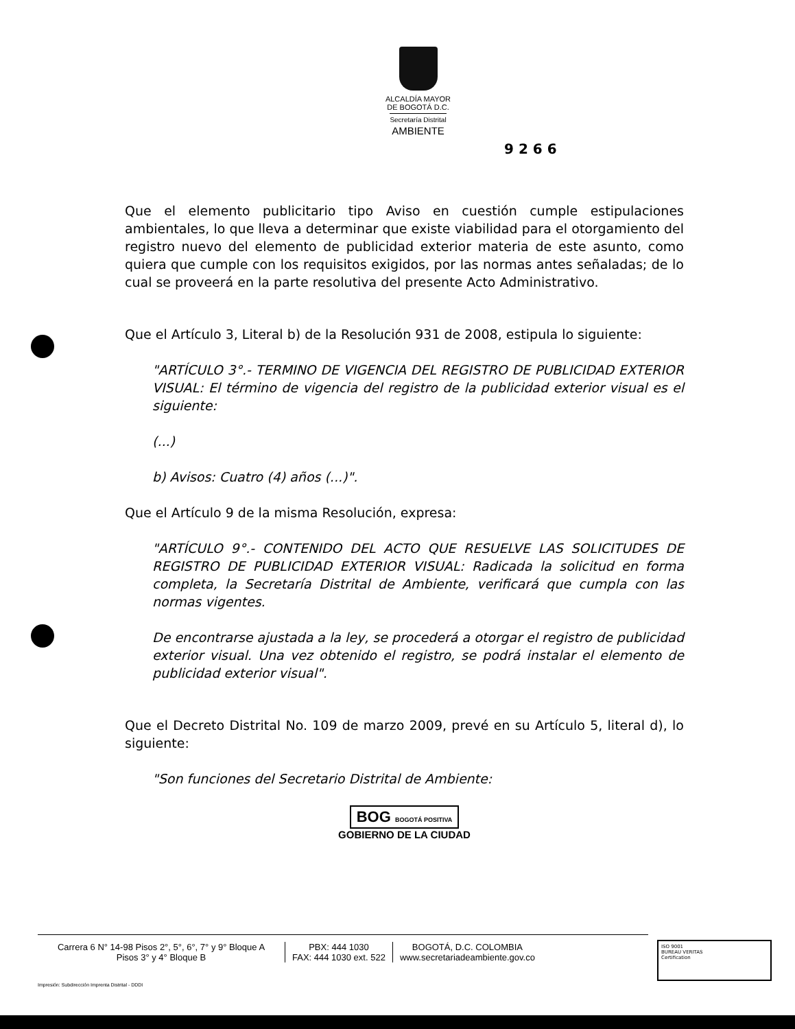ALCALDÍA MAYOR
DE BOGOTÁ D.C.
Secretaría Distrital
AMBIENTE
9 2 6 6
Que el elemento publicitario tipo Aviso en cuestión cumple estipulaciones ambientales, lo que lleva a determinar que existe viabilidad para el otorgamiento del registro nuevo del elemento de publicidad exterior materia de este asunto, como quiera que cumple con los requisitos exigidos, por las normas antes señaladas; de lo cual se proveerá en la parte resolutiva del presente Acto Administrativo.
Que el Artículo 3, Literal b) de la Resolución 931 de 2008, estipula lo siguiente:
"ARTÍCULO 3°.- TERMINO DE VIGENCIA DEL REGISTRO DE PUBLICIDAD EXTERIOR VISUAL: El término de vigencia del registro de la publicidad exterior visual es el siguiente:
(...)
b) Avisos: Cuatro (4) años (...)".
Que el Artículo 9 de la misma Resolución, expresa:
"ARTÍCULO 9°.- CONTENIDO DEL ACTO QUE RESUELVE LAS SOLICITUDES DE REGISTRO DE PUBLICIDAD EXTERIOR VISUAL: Radicada la solicitud en forma completa, la Secretaría Distrital de Ambiente, verificará que cumpla con las normas vigentes.
De encontrarse ajustada a la ley, se procederá a otorgar el registro de publicidad exterior visual. Una vez obtenido el registro, se podrá instalar el elemento de publicidad exterior visual".
Que el Decreto Distrital No. 109 de marzo 2009, prevé en su Artículo 5, literal d), lo siguiente:
"Son funciones del Secretario Distrital de Ambiente:
BOG BOGOTÁ POSITIVA
GOBIERNO DE LA CIUDAD
Carrera 6 N° 14-98 Pisos 2°, 5°, 6°, 7° y 9° Bloque A
Pisos 3° y 4° Bloque B
PBX: 444 1030
FAX: 444 1030 ext. 522
BOGOTÁ, D.C. COLOMBIA
www.secretariadeambiente.gov.co
ISO 9001
BUREAU VERITAS
Certification
Impresión: Subdirección Imprenta Distrital - DDDI